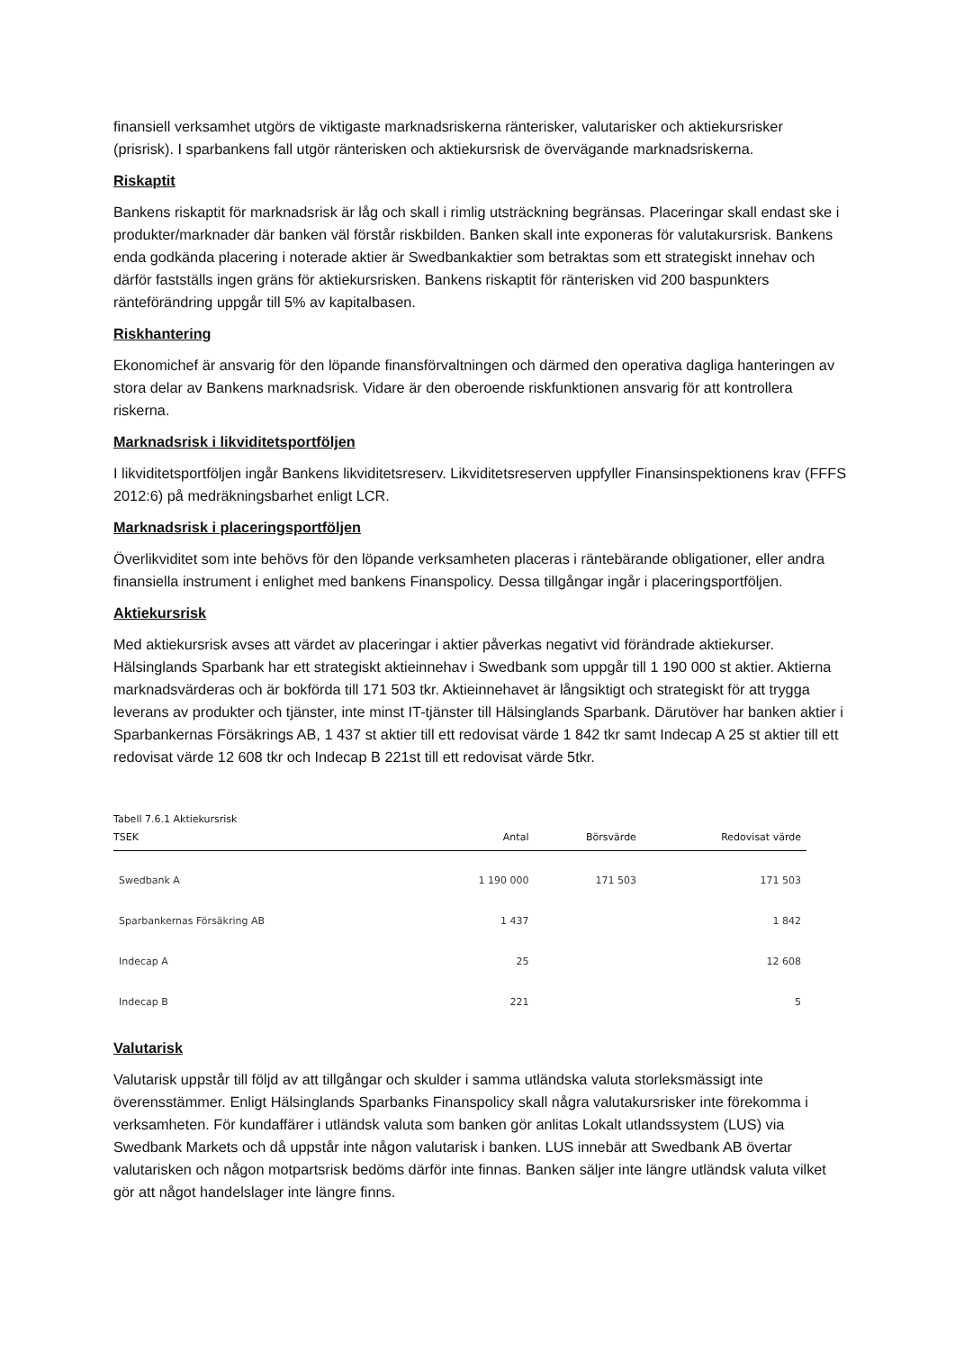finansiell verksamhet utgörs de viktigaste marknadsriskerna ränterisker, valutarisker och aktiekursrisker (prisrisk). I sparbankens fall utgör ränterisken och aktiekursrisk de övervägande marknadsriskerna.
Riskaptit
Bankens riskaptit för marknadsrisk är låg och skall i rimlig utsträckning begränsas. Placeringar skall endast ske i produkter/marknader där banken väl förstår riskbilden. Banken skall inte exponeras för valutakursrisk. Bankens enda godkända placering i noterade aktier är Swedbankaktier som betraktas som ett strategiskt innehav och därför fastställs ingen gräns för aktiekursrisken. Bankens riskaptit för ränterisken vid 200 baspunkters ränteförändring uppgår till 5% av kapitalbasen.
Riskhantering
Ekonomichef är ansvarig för den löpande finansförvaltningen och därmed den operativa dagliga hanteringen av stora delar av Bankens marknadsrisk. Vidare är den oberoende riskfunktionen ansvarig för att kontrollera riskerna.
Marknadsrisk i likviditetsportföljen
I likviditetsportföljen ingår Bankens likviditetsreserv. Likviditetsreserven uppfyller Finansinspektionens krav (FFFS 2012:6) på medräkningsbarhet enligt LCR.
Marknadsrisk i placeringsportföljen
Överlikviditet som inte behövs för den löpande verksamheten placeras i räntebärande obligationer, eller andra finansiella instrument i enlighet med bankens Finanspolicy. Dessa tillgångar ingår i placeringsportföljen.
Aktiekursrisk
Med aktiekursrisk avses att värdet av placeringar i aktier påverkas negativt vid förändrade aktiekurser. Hälsinglands Sparbank har ett strategiskt aktieinnehav i Swedbank som uppgår till 1 190 000 st aktier. Aktierna marknadsvärderas och är bokförda till 171 503 tkr. Aktieinnehavet är långsiktigt och strategiskt för att trygga leverans av produkter och tjänster, inte minst IT-tjänster till Hälsinglands Sparbank. Därutöver har banken aktier i Sparbankernas Försäkrings AB, 1 437 st aktier till ett redovisat värde 1 842 tkr samt Indecap A 25 st aktier till ett redovisat värde 12 608 tkr och Indecap B 221st till ett redovisat värde 5tkr.
Tabell 7.6.1 Aktiekursrisk
| TSEK | Antal | Börsvärde | Redovisat värde |
| --- | --- | --- | --- |
| Swedbank A | 1 190 000 | 171 503 | 171 503 |
| Sparbankernas Försäkring AB | 1 437 | | 1 842 |
| Indecap A | 25 | | 12 608 |
| Indecap B | 221 | | 5 |
Valutarisk
Valutarisk uppstår till följd av att tillgångar och skulder i samma utländska valuta storleksmässigt inte överensstämmer. Enligt Hälsinglands Sparbanks Finanspolicy skall några valutakursrisker inte förekomma i verksamheten. För kundaffärer i utländsk valuta som banken gör anlitas Lokalt utlandssystem (LUS) via Swedbank Markets och då uppstår inte någon valutarisk i banken. LUS innebär att Swedbank AB övertar valutarisken och någon motpartsrisk bedöms därför inte finnas. Banken säljer inte längre utländsk valuta vilket gör att något handelslager inte längre finns.